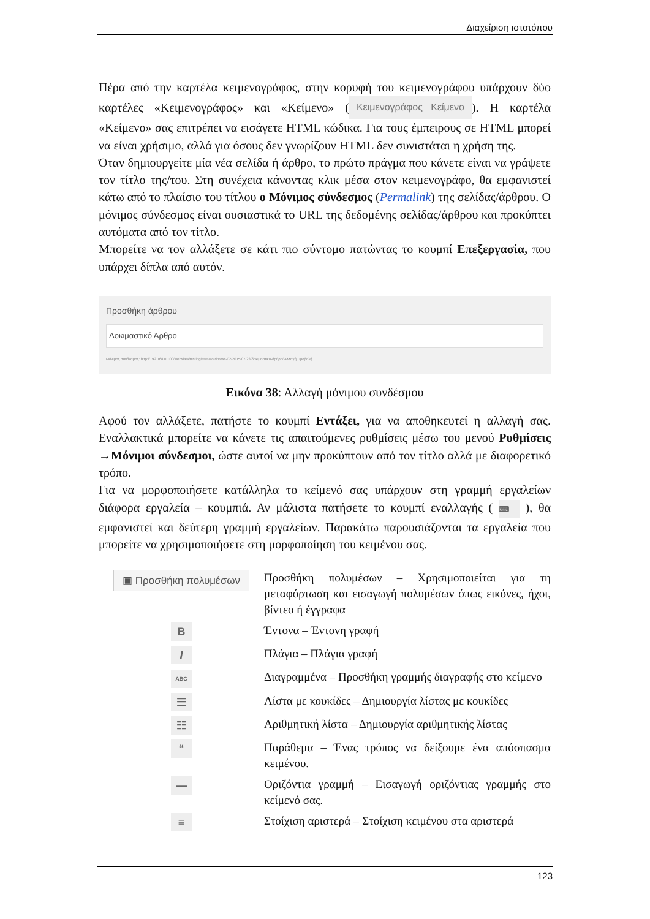Διαχείριση ιστοτόπου
Πέρα από την καρτέλα κειμενογράφος, στην κορυφή του κειμενογράφου υπάρχουν δύο καρτέλες «Κειμενογράφος» και «Κείμενο» (Κειμενογράφος Κείμενο). Η καρτέλα «Κείμενο» σας επιτρέπει να εισάγετε HTML κώδικα. Για τους έμπειρους σε HTML μπορεί να είναι χρήσιμο, αλλά για όσους δεν γνωρίζουν HTML δεν συνιστάται η χρήση της.
Όταν δημιουργείτε μία νέα σελίδα ή άρθρο, το πρώτο πράγμα που κάνετε είναι να γράψετε τον τίτλο της/του. Στη συνέχεια κάνοντας κλικ μέσα στον κειμενογράφο, θα εμφανιστεί κάτω από το πλαίσιο του τίτλου ο Μόνιμος σύνδεσμος (Permalink) της σελίδας/άρθρου. Ο μόνιμος σύνδεσμος είναι ουσιαστικά το URL της δεδομένης σελίδας/άρθρου και προκύπτει αυτόματα από τον τίτλο.
Μπορείτε να τον αλλάξετε σε κάτι πιο σύντομο πατώντας το κουμπί Επεξεργασία, που υπάρχει δίπλα από αυτόν.
Προσθήκη άρθρου
Δοκιμαστικό Άρθρο
Μόνιμος σύνδεσμος: http://192.168.0.100/websites/testing/test-wordpress-02/2015/07/23/δοκιμαστικό-άρθρο/ Αλλαγή Προβολή
Εικόνα 38: Αλλαγή μόνιμου συνδέσμου
Αφού τον αλλάξετε, πατήστε το κουμπί Εντάξει, για να αποθηκευτεί η αλλαγή σας. Εναλλακτικά μπορείτε να κάνετε τις απαιτούμενες ρυθμίσεις μέσω του μενού Ρυθμίσεις →Μόνιμοι σύνδεσμοι, ώστε αυτοί να μην προκύπτουν από τον τίτλο αλλά με διαφορετικό τρόπο.
Για να μορφοποιήσετε κατάλληλα το κείμενό σας υπάρχουν στη γραμμή εργαλείων διάφορα εργαλεία – κουμπιά. Αν μάλιστα πατήσετε το κουμπί εναλλαγής ( ⌨ ), θα εμφανιστεί και δεύτερη γραμμή εργαλείων. Παρακάτω παρουσιάζονται τα εργαλεία που μπορείτε να χρησιμοποιήσετε στη μορφοποίηση του κειμένου σας.
| ▣ Προσθήκη πολυμέσων | Προσθήκη πολυμέσων – Χρησιμοποιείται για τη μεταφόρτωση και εισαγωγή πολυμέσων όπως εικόνες, ήχοι, βίντεο ή έγγραφα |
| B | Έντονα – Έντονη γραφή |
| I | Πλάγια – Πλάγια γραφή |
| ABC | Διαγραμμένα – Προσθήκη γραμμής διαγραφής στο κείμενο |
| ☰ | Λίστα με κουκίδες – Δημιουργία λίστας με κουκίδες |
| ☷ | Αριθμητική λίστα – Δημιουργία αριθμητικής λίστας |
| “ | Παράθεμα – Ένας τρόπος να δείξουμε ένα απόσπασμα κειμένου. |
| — | Οριζόντια γραμμή – Εισαγωγή οριζόντιας γραμμής στο κείμενό σας. |
| ≡ | Στοίχιση αριστερά – Στοίχιση κειμένου στα αριστερά |
123